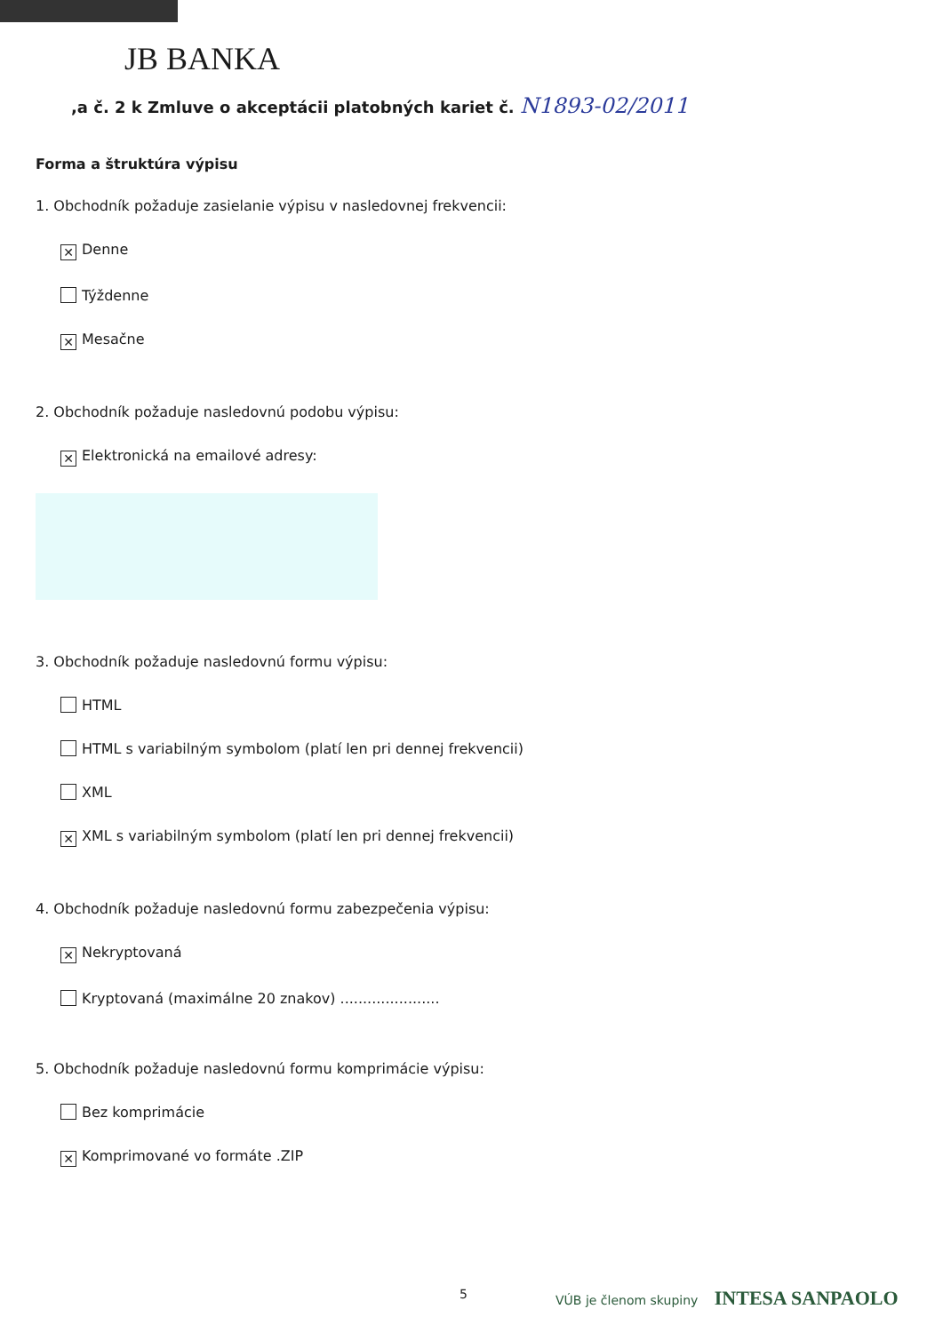JB BANKA
,a č. 2 k Zmluve o akceptácii platobných kariet č. N1893-02/2011
Forma a štruktúra výpisu
1. Obchodník požaduje zasielanie výpisu v nasledovnej frekvencii:
✕ Denne
Týždenne
✕ Mesačne
2. Obchodník požaduje nasledovnú podobu výpisu:
✕ Elektronická na emailové adresy:
3. Obchodník požaduje nasledovnú formu výpisu:
HTML
HTML s variabilným symbolom (platí len pri dennej frekvencii)
XML
✕ XML s variabilným symbolom (platí len pri dennej frekvencii)
4. Obchodník požaduje nasledovnú formu zabezpečenia výpisu:
✕ Nekryptovaná
Kryptovaná (maximálne 20 znakov) ......................
5. Obchodník požaduje nasledovnú formu komprimácie výpisu:
Bez komprimácie
✕ Komprimované vo formáte .ZIP
5 VÚB je členom skupiny INTESA SANPAOLO